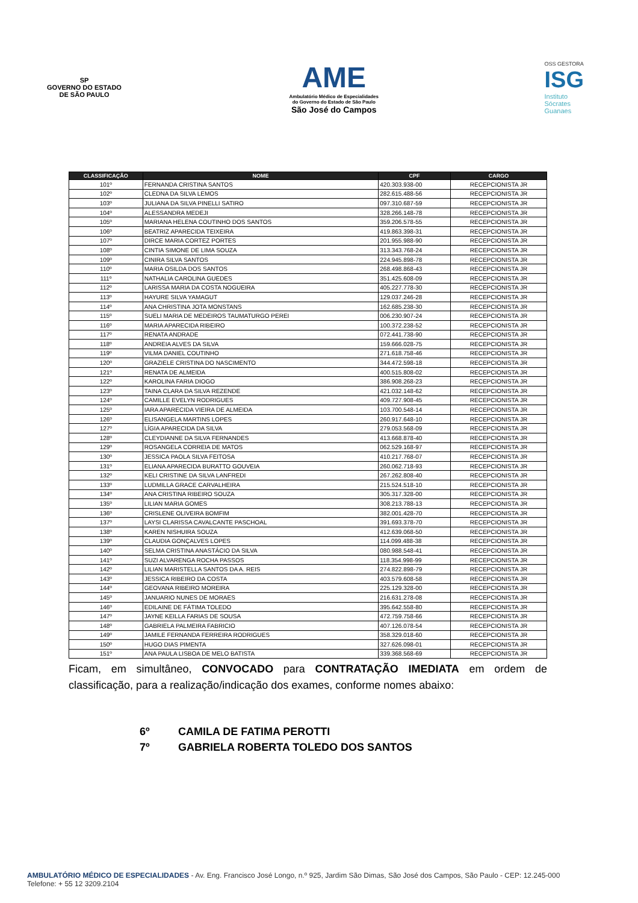SP
GOVERNO DO ESTADO
DE SÃO PAULO
AME
Ambulatório Médico de Especialidades
do Governo do Estado de São Paulo
São José do Campos
OSS GESTORA
ISG
Instituto
Sócrates
Guanaes
| CLASSIFICAÇÃO | NOME | CPF | CARGO |
| --- | --- | --- | --- |
| 101º | FERNANDA CRISTINA SANTOS | 420.303.938-00 | RECEPCIONISTA JR |
| 102º | CLEDNA DA SILVA LEMOS | 282.615.488-56 | RECEPCIONISTA JR |
| 103º | JULIANA DA SILVA PINELLI SATIRO | 097.310.687-59 | RECEPCIONISTA JR |
| 104º | ALESSANDRA MEDEJI | 328.266.148-78 | RECEPCIONISTA JR |
| 105º | MARIANA HELENA COUTINHO DOS SANTOS | 359.206.578-55 | RECEPCIONISTA JR |
| 106º | BEATRIZ APARECIDA TEIXEIRA | 419.863.398-31 | RECEPCIONISTA JR |
| 107º | DIRCE MARIA CORTEZ PORTES | 201.955.988-90 | RECEPCIONISTA JR |
| 108º | CINTIA SIMONE DE LIMA SOUZA | 313.343.768-24 | RECEPCIONISTA JR |
| 109º | CINIRA SILVA SANTOS | 224.945.898-78 | RECEPCIONISTA JR |
| 110º | MARIA OSILDA DOS SANTOS | 268.498.868-43 | RECEPCIONISTA JR |
| 111º | NATHALIA CAROLINA GUEDES | 351.425.608-09 | RECEPCIONISTA JR |
| 112º | LARISSA MARIA DA COSTA NOGUEIRA | 405.227.778-30 | RECEPCIONISTA JR |
| 113º | HAYURE SILVA YAMAGUT | 129.037.246-28 | RECEPCIONISTA JR |
| 114º | ANA CHRISTINA JOTA MONSTANS | 162.685.238-30 | RECEPCIONISTA JR |
| 115º | SUELI MARIA DE MEDEIROS TAUMATURGO PEREI | 006.230.907-24 | RECEPCIONISTA JR |
| 116º | MARIA APARECIDA RIBEIRO | 100.372.238-52 | RECEPCIONISTA JR |
| 117º | RENATA ANDRADE | 072.441.738-90 | RECEPCIONISTA JR |
| 118º | ANDREIA ALVES DA SILVA | 159.666.028-75 | RECEPCIONISTA JR |
| 119º | VILMA DANIEL COUTINHO | 271.618.758-46 | RECEPCIONISTA JR |
| 120º | GRAZIELE CRISTINA DO NASCIMENTO | 344.472.598-18 | RECEPCIONISTA JR |
| 121º | RENATA DE ALMEIDA | 400.515.808-02 | RECEPCIONISTA JR |
| 122º | KAROLINA FARIA DIOGO | 386.908.268-23 | RECEPCIONISTA JR |
| 123º | TAINA CLARA DA SILVA REZENDE | 421.032.148-62 | RECEPCIONISTA JR |
| 124º | CAMILLE EVELYN RODRIGUES | 409.727.908-45 | RECEPCIONISTA JR |
| 125º | IARA APARECIDA VIEIRA DE ALMEIDA | 103.700.548-14 | RECEPCIONISTA JR |
| 126º | ELISANGELA MARTINS LOPES | 260.917.648-10 | RECEPCIONISTA JR |
| 127º | LÍGIA APARECIDA DA SILVA | 279.053.568-09 | RECEPCIONISTA JR |
| 128º | CLEYDIANNE DA SILVA FERNANDES | 413.668.878-40 | RECEPCIONISTA JR |
| 129º | ROSANGELA CORREIA DE MATOS | 062.529.168-97 | RECEPCIONISTA JR |
| 130º | JESSICA PAOLA SILVA FEITOSA | 410.217.768-07 | RECEPCIONISTA JR |
| 131º | ELIANA APARECIDA BURATTO GOUVEIA | 260.062.718-93 | RECEPCIONISTA JR |
| 132º | KELI CRISTINE DA SILVA LANFREDI | 267.262.808-40 | RECEPCIONISTA JR |
| 133º | LUDMILLA GRACE CARVALHEIRA | 215.524.518-10 | RECEPCIONISTA JR |
| 134º | ANA CRISTINA RIBEIRO SOUZA | 305.317.328-00 | RECEPCIONISTA JR |
| 135º | LILIAN MARIA GOMES | 308.213.788-13 | RECEPCIONISTA JR |
| 136º | CRISLENE OLIVEIRA BOMFIM | 382.001.428-70 | RECEPCIONISTA JR |
| 137º | LAYSI CLARISSA CAVALCANTE PASCHOAL | 391.693.378-70 | RECEPCIONISTA JR |
| 138º | KAREN NISHUIRA SOUZA | 412.639.068-50 | RECEPCIONISTA JR |
| 139º | CLAUDIA GONÇALVES LOPES | 114.099.488-38 | RECEPCIONISTA JR |
| 140º | SELMA CRISTINA ANASTÁCIO DA SILVA | 080.988.548-41 | RECEPCIONISTA JR |
| 141º | SUZI ALVARENGA ROCHA PASSOS | 118.354.998-99 | RECEPCIONISTA JR |
| 142º | LILIAN MARISTELLA SANTOS DA A. REIS | 274.822.898-79 | RECEPCIONISTA JR |
| 143º | JESSICA RIBEIRO DA COSTA | 403.579.608-58 | RECEPCIONISTA JR |
| 144º | GEOVANA RIBEIRO MOREIRA | 225.129.328-00 | RECEPCIONISTA JR |
| 145º | JANUARIO NUNES DE MORAES | 216.631.278-08 | RECEPCIONISTA JR |
| 146º | EDILAINE DE FÁTIMA TOLEDO | 395.642.558-80 | RECEPCIONISTA JR |
| 147º | JAYNE KEILLA FARIAS DE SOUSA | 472.759.758-66 | RECEPCIONISTA JR |
| 148º | GABRIELA PALMEIRA FABRICIO | 407.126.078-54 | RECEPCIONISTA JR |
| 149º | JAMILE FERNANDA FERREIRA RODRIGUES | 358.329.018-60 | RECEPCIONISTA JR |
| 150º | HUGO DIAS PIMENTA | 327.626.098-01 | RECEPCIONISTA JR |
| 151º | ANA PAULA LISBOA DE MELO BATISTA | 339.368.568-69 | RECEPCIONISTA JR |
Ficam, em simultâneo, CONVOCADO para CONTRATAÇÃO IMEDIATA em ordem de classificação, para a realização/indicação dos exames, conforme nomes abaixo:
6º CAMILA DE FATIMA PEROTTI
7º GABRIELA ROBERTA TOLEDO DOS SANTOS
AMBULATÓRIO MÉDICO DE ESPECIALIDADES - Av. Eng. Francisco José Longo, n.º 925, Jardim São Dimas, São José dos Campos, São Paulo - CEP: 12.245-000
Telefone: + 55 12 3209.2104